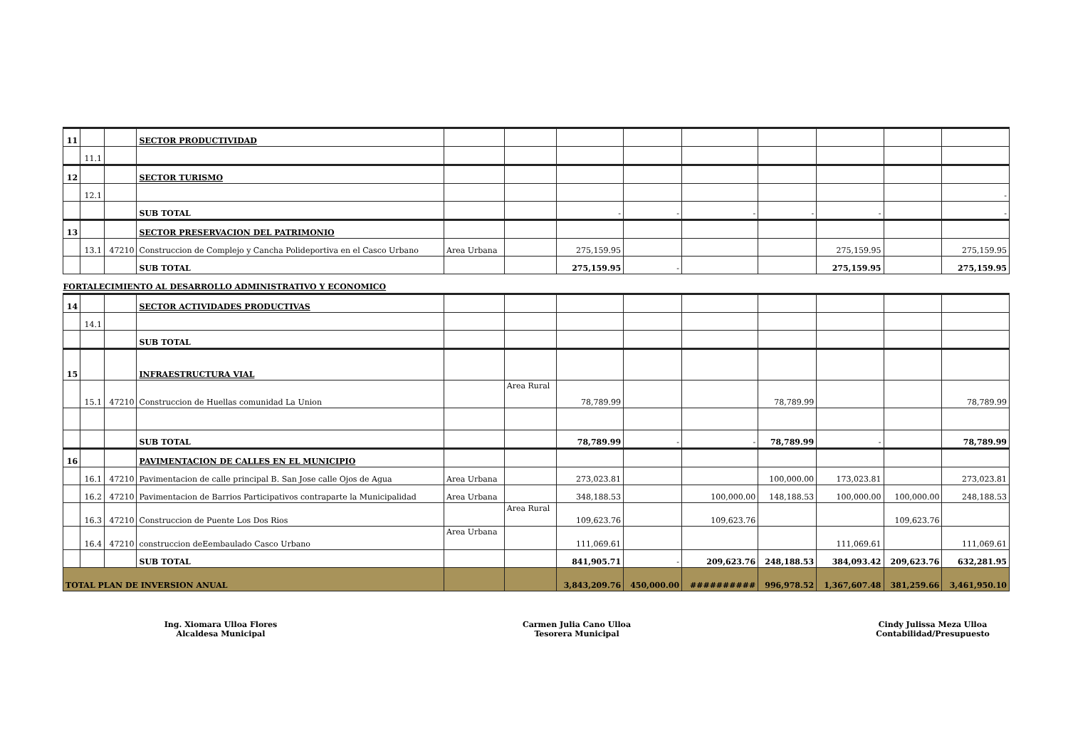| 11 | | | SECTOR PRODUCTIVIDAD | | | | | | | | | |
| | 11.1 | | | | | | | | | | | |
| 12 | | | SECTOR TURISMO | | | | | | | | | |
| | 12.1 | | | | | | | | | | | - |
| | | | SUB TOTAL | | | - | - | - | - | - | | - |
| 13 | | | SECTOR PRESERVACION DEL PATRIMONIO | | | | | | | | | |
| | 13.1 | 47210 | Construccion de Complejo y Cancha Polideportiva en el Casco Urbano | Area Urbana | | 275,159.95 | | | | 275,159.95 | | 275,159.95 |
| | | | SUB TOTAL | | | 275,159.95 | - | | | 275,159.95 | | 275,159.95 |
| FORTALECIMIENTO AL DESARROLLO ADMINISTRATIVO Y ECONOMICO | | | | | | | | | | | | |
| 14 | | | SECTOR ACTIVIDADES PRODUCTIVAS | | | | | | | | | |
| | 14.1 | | | | | | | | | | | |
| | | | SUB TOTAL | | | | | | | | | |
| 15 | | | INFRAESTRUCTURA VIAL | | | | | | | | | |
| | 15.1 | 47210 | Construccion de Huellas comunidad La Union | | Area Rural | 78,789.99 | | | 78,789.99 | | | 78,789.99 |
| | | | SUB TOTAL | | | 78,789.99 | - | - | 78,789.99 | - | | 78,789.99 |
| 16 | | | PAVIMENTACION DE CALLES EN EL MUNICIPIO | | | | | | | | | |
| | 16.1 | 47210 | Pavimentacion de calle principal B. San Jose calle Ojos de Agua | Area Urbana | | 273,023.81 | | | 100,000.00 | 173,023.81 | | 273,023.81 |
| | 16.2 | 47210 | Pavimentacion de Barrios Participativos contraparte la Municipalidad | Area Urbana | | 348,188.53 | | 100,000.00 | 148,188.53 | 100,000.00 | 100,000.00 | 248,188.53 |
| | 16.3 | 47210 | Construccion de Puente Los Dos Rios | | Area Rural | 109,623.76 | | 109,623.76 | | | 109,623.76 | |
| | 16.4 | 47210 | construccion deEembaulado Casco Urbano | Area Urbana | | 111,069.61 | | | | 111,069.61 | | 111,069.61 |
| | | | SUB TOTAL | | | 841,905.71 | - | 209,623.76 | 248,188.53 | 384,093.42 | 209,623.76 | 632,281.95 |
| TOTAL PLAN DE INVERSION ANUAL | | | | | | 3,843,209.76 | 450,000.00 | ########## | 996,978.52 | 1,367,607.48 | 381,259.66 | 3,461,950.10 |
Ing. Xiomara Ulloa Flores
Alcaldesa Municipal
Carmen Julia Cano Ulloa
Tesorera Municipal
Cindy Julissa Meza Ulloa
Contabilidad/Presupuesto